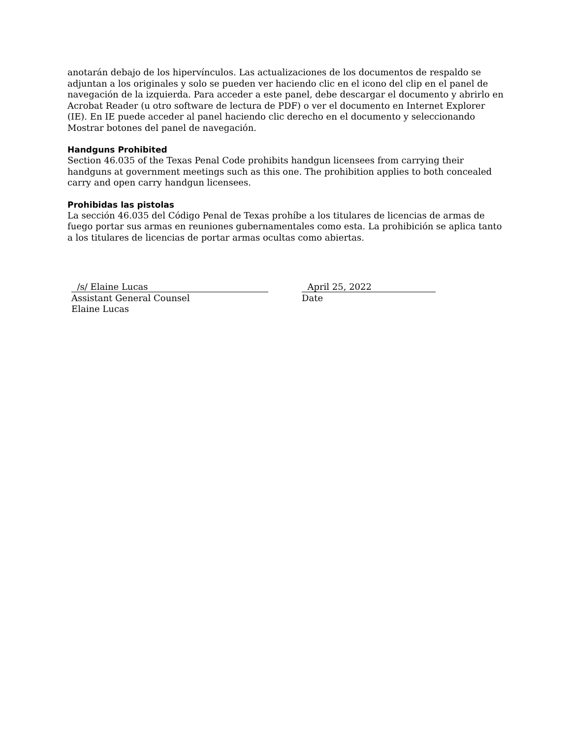anotarán debajo de los hipervínculos. Las actualizaciones de los documentos de respaldo se adjuntan a los originales y solo se pueden ver haciendo clic en el icono del clip en el panel de navegación de la izquierda. Para acceder a este panel, debe descargar el documento y abrirlo en Acrobat Reader (u otro software de lectura de PDF) o ver el documento en Internet Explorer (IE). En IE puede acceder al panel haciendo clic derecho en el documento y seleccionando Mostrar botones del panel de navegación.
Handguns Prohibited
Section 46.035 of the Texas Penal Code prohibits handgun licensees from carrying their handguns at government meetings such as this one. The prohibition applies to both concealed carry and open carry handgun licensees.
Prohibidas las pistolas
La sección 46.035 del Código Penal de Texas prohíbe a los titulares de licencias de armas de fuego portar sus armas en reuniones gubernamentales como esta. La prohibición se aplica tanto a los titulares de licencias de portar armas ocultas como abiertas.
/s/ Elaine Lucas
Assistant General Counsel
Elaine Lucas
April 25, 2022
Date